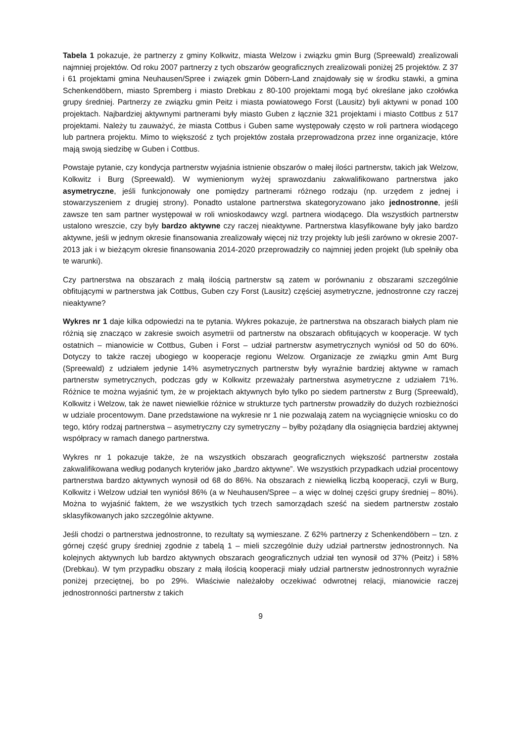Tabela 1 pokazuje, że partnerzy z gminy Kolkwitz, miasta Welzow i związku gmin Burg (Spreewald) zrealizowali najmniej projektów. Od roku 2007 partnerzy z tych obszarów geograficznych zrealizowali poniżej 25 projektów. Z 37 i 61 projektami gmina Neuhausen/Spree i związek gmin Döbern-Land znajdowały się w środku stawki, a gmina Schenkendöbern, miasto Spremberg i miasto Drebkau z 80-100 projektami mogą być określane jako czołówka grupy średniej. Partnerzy ze związku gmin Peitz i miasta powiatowego Forst (Lausitz) byli aktywni w ponad 100 projektach. Najbardziej aktywnymi partnerami były miasto Guben z łącznie 321 projektami i miasto Cottbus z 517 projektami. Należy tu zauważyć, że miasta Cottbus i Guben same występowały często w roli partnera wiodącego lub partnera projektu. Mimo to większość z tych projektów została przeprowadzona przez inne organizacje, które mają swoją siedzibę w Guben i Cottbus.
Powstaje pytanie, czy kondycja partnerstw wyjaśnia istnienie obszarów o małej ilości partnerstw, takich jak Welzow, Kolkwitz i Burg (Spreewald). W wymienionym wyżej sprawozdaniu zakwalifikowano partnerstwa jako asymetryczne, jeśli funkcjonowały one pomiędzy partnerami różnego rodzaju (np. urzędem z jednej i stowarzyszeniem z drugiej strony). Ponadto ustalone partnerstwa skategoryzowano jako jednostronne, jeśli zawsze ten sam partner występował w roli wnioskodawcy wzgl. partnera wiodącego. Dla wszystkich partnerstw ustalono wreszcie, czy były bardzo aktywne czy raczej nieaktywne. Partnerstwa klasyfikowane były jako bardzo aktywne, jeśli w jednym okresie finansowania zrealizowały więcej niż trzy projekty lub jeśli zarówno w okresie 2007-2013 jak i w bieżącym okresie finansowania 2014-2020 przeprowadziły co najmniej jeden projekt (lub spełniły oba te warunki).
Czy partnerstwa na obszarach z małą ilością partnerstw są zatem w porównaniu z obszarami szczególnie obfitującymi w partnerstwa jak Cottbus, Guben czy Forst (Lausitz) częściej asymetryczne, jednostronne czy raczej nieaktywne?
Wykres nr 1 daje kilka odpowiedzi na te pytania. Wykres pokazuje, że partnerstwa na obszarach białych plam nie różnią się znacząco w zakresie swoich asymetrii od partnerstw na obszarach obfitujących w kooperacje. W tych ostatnich – mianowicie w Cottbus, Guben i Forst – udział partnerstw asymetrycznych wyniósł od 50 do 60%. Dotyczy to także raczej ubogiego w kooperacje regionu Welzow. Organizacje ze związku gmin Amt Burg (Spreewald) z udziałem jedynie 14% asymetrycznych partnerstw były wyraźnie bardziej aktywne w ramach partnerstw symetrycznych, podczas gdy w Kolkwitz przeważały partnerstwa asymetryczne z udziałem 71%. Różnice te można wyjaśnić tym, że w projektach aktywnych było tylko po siedem partnerstw z Burg (Spreewald), Kolkwitz i Welzow, tak że nawet niewielkie różnice w strukturze tych partnerstw prowadziły do dużych rozbieżności w udziale procentowym. Dane przedstawione na wykresie nr 1 nie pozwalają zatem na wyciągnięcie wniosku co do tego, który rodzaj partnerstwa – asymetryczny czy symetryczny – byłby pożądany dla osiągnięcia bardziej aktywnej współpracy w ramach danego partnerstwa.
Wykres nr 1 pokazuje także, że na wszystkich obszarach geograficznych większość partnerstw została zakwalifikowana według podanych kryteriów jako „bardzo aktywne”. We wszystkich przypadkach udział procentowy partnerstwa bardzo aktywnych wynosił od 68 do 86%. Na obszarach z niewielką liczbą kooperacji, czyli w Burg, Kolkwitz i Welzow udział ten wyniósł 86% (a w Neuhausen/Spree – a więc w dolnej części grupy średniej – 80%). Można to wyjaśnić faktem, że we wszystkich tych trzech samorządach sześć na siedem partnerstw zostało sklasyfikowanych jako szczególnie aktywne.
Jeśli chodzi o partnerstwa jednostronne, to rezultaty są wymieszane. Z 62% partnerzy z Schenkendöbern – tzn. z górnej część grupy średniej zgodnie z tabelą 1 – mieli szczególnie duży udział partnerstw jednostronnych. Na kolejnych aktywnych lub bardzo aktywnych obszarach geograficznych udział ten wynosił od 37% (Peitz) i 58% (Drebkau). W tym przypadku obszary z małą ilością kooperacji miały udział partnerstw jednostronnych wyraźnie poniżej przeciętnej, bo po 29%. Właściwie należałoby oczekiwać odwrotnej relacji, mianowicie raczej jednostronności partnerstw z takich
9